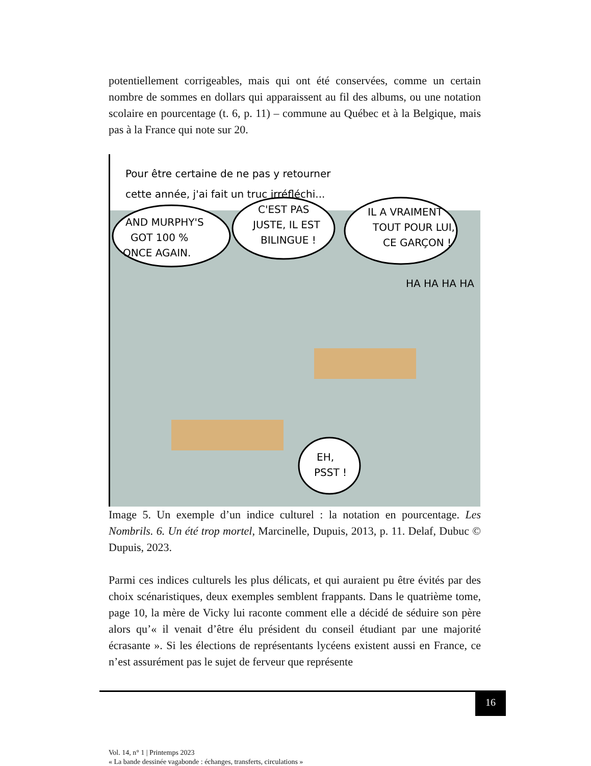potentiellement corrigeables, mais qui ont été conservées, comme un certain nombre de sommes en dollars qui apparaissent au fil des albums, ou une notation scolaire en pourcentage (t. 6, p. 11) – commune au Québec et à la Belgique, mais pas à la France qui note sur 20.
Pour être certaine de ne pas y retourner
cette année, j'ai fait un truc irréfléchi...
AND MURPHY'S
GOT 100 %
ONCE AGAIN.
C'EST PAS
JUSTE, IL EST
BILINGUE !
IL A VRAIMENT
TOUT POUR LUI,
CE GARÇON !
HA HA HA HA
EH,
PSST !
Image 5. Un exemple d’un indice culturel : la notation en pourcentage. Les Nombrils. 6. Un été trop mortel, Marcinelle, Dupuis, 2013, p. 11. Delaf, Dubuc © Dupuis, 2023.
Parmi ces indices culturels les plus délicats, et qui auraient pu être évités par des choix scénaristiques, deux exemples semblent frappants. Dans le quatrième tome, page 10, la mère de Vicky lui raconte comment elle a décidé de séduire son père alors qu’« il venait d’être élu président du conseil étudiant par une majorité écrasante ». Si les élections de représentants lycéens existent aussi en France, ce n’est assurément pas le sujet de ferveur que représente
16
Vol. 14, n° 1 | Printemps 2023
« La bande dessinée vagabonde : échanges, transferts, circulations »